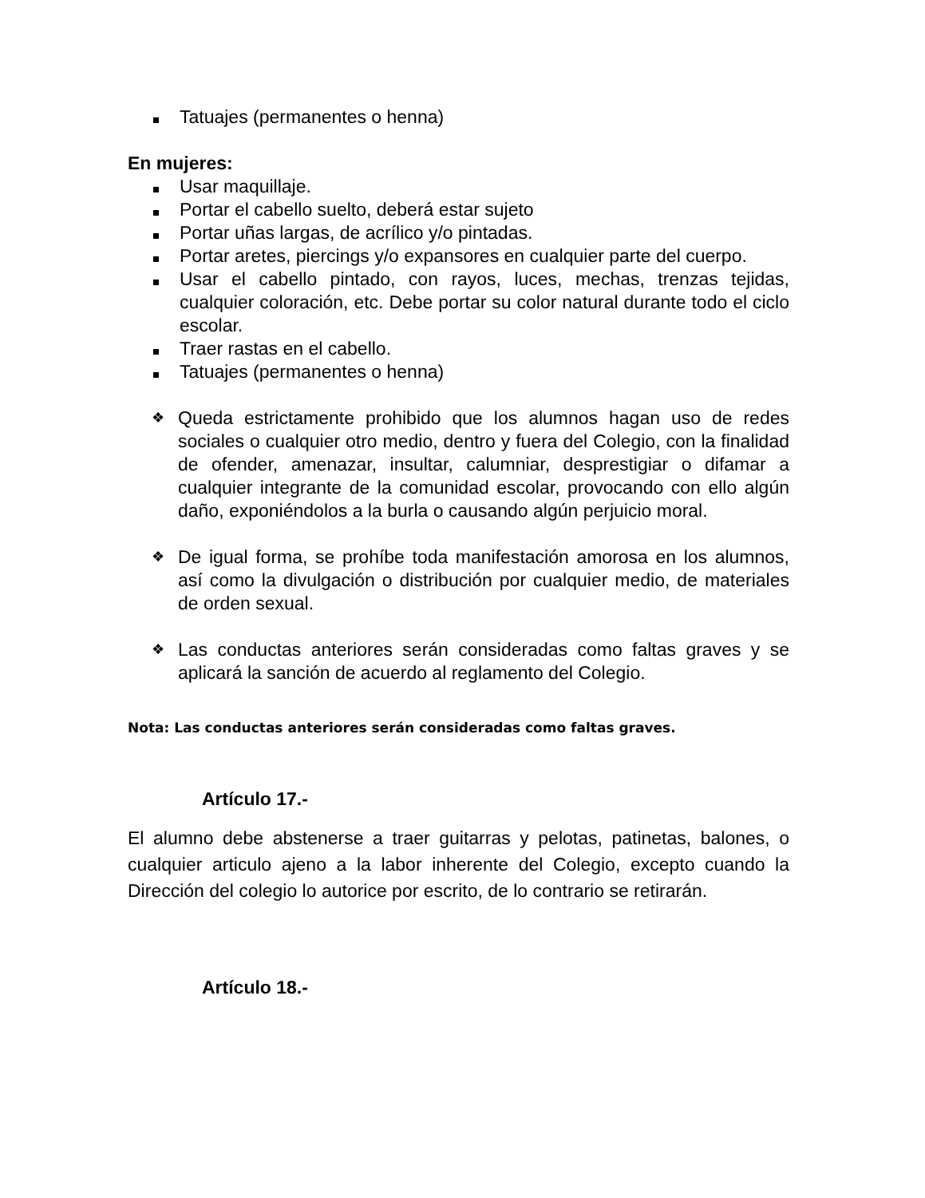Tatuajes (permanentes o henna)
En mujeres:
Usar maquillaje.
Portar el cabello suelto, deberá estar sujeto
Portar uñas largas, de acrílico y/o pintadas.
Portar aretes, piercings y/o expansores en cualquier parte del cuerpo.
Usar el cabello pintado, con rayos, luces, mechas, trenzas tejidas, cualquier coloración, etc. Debe portar su color natural durante todo el ciclo escolar.
Traer rastas en el cabello.
Tatuajes (permanentes o henna)
❖ Queda estrictamente prohibido que los alumnos hagan uso de redes sociales o cualquier otro medio, dentro y fuera del Colegio, con la finalidad de ofender, amenazar, insultar, calumniar, desprestigiar o difamar a cualquier integrante de la comunidad escolar, provocando con ello algún daño, exponiéndolos a la burla o causando algún perjuicio moral.
❖ De igual forma, se prohíbe toda manifestación amorosa en los alumnos, así como la divulgación o distribución por cualquier medio, de materiales de orden sexual.
❖ Las conductas anteriores serán consideradas como faltas graves y se aplicará la sanción de acuerdo al reglamento del Colegio.
Nota: Las conductas anteriores serán consideradas como faltas graves.
Artículo 17.-
El alumno debe abstenerse a traer guitarras y pelotas, patinetas, balones, o cualquier articulo ajeno a la labor inherente del Colegio, excepto cuando la Dirección del colegio lo autorice por escrito, de lo contrario se retirarán.
Artículo 18.-